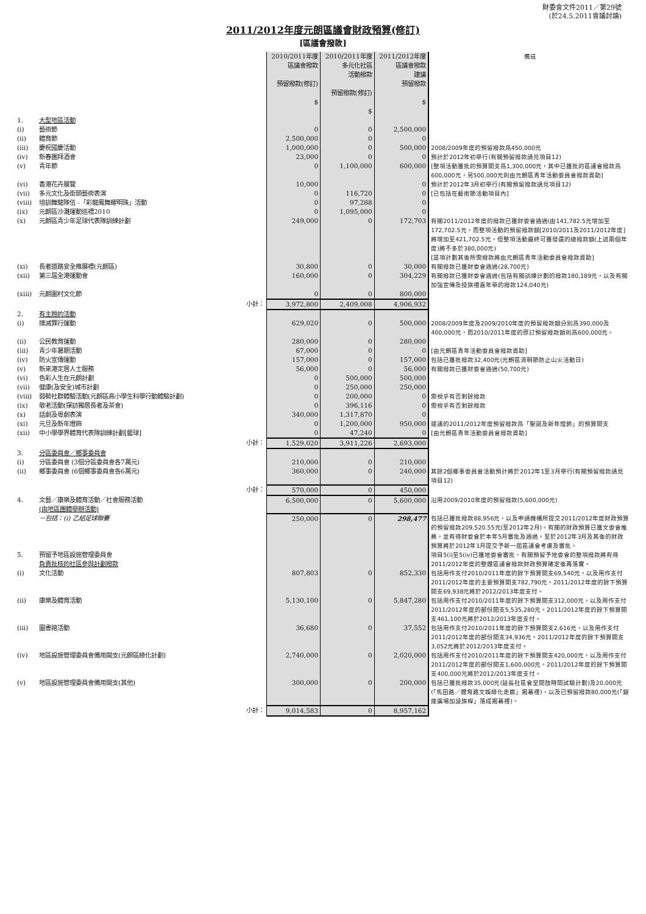財委會文件2011／第29號
(於24.5.2011會議討論)
2011/2012年度元朗區議會財政預算(修訂)
[區議會撥款]
| | | | 2010/2011年度 區議會撥款 預留撥款(修訂) $ | 2010/2011年度 多元化社區 活動撥款 預留撥款(修訂) $ | 2011/2012年度 區議會撥款 建議 預留撥款 $ | 備註 |
| --- | --- | --- | --- | --- | --- | --- |
| 1. | 大型地區活動 | | | | | |
| (i) | 藝術節 | | 0 | 0 | 2,500,000 | |
| (ii) | 體育節 | | 2,500,000 | 0 | 0 | |
| (iii) | 慶祝國慶活動 | | 1,000,000 | 0 | 500,000 | 2008/2009年度的預留撥款爲450,000元 |
| (iv) | 新春團拜酒會 | | 23,000 | 0 | 0 | 預計於2012年初舉行(有關預留撥款請見項目12) |
| (v) | 青年節 | | 0 | 1,100,000 | 600,000 | [整項活動獲批的預算開支爲1,300,000元，其中已獲批的區議會撥款爲600,000元，另500,000元則由元朗區青年活動委員會撥款資助] |
| (vi) | 香港花卉展覽 | | 10,000 | | 0 | 預計於2012年3月初舉行(有關預留撥款請見項目12) |
| (vii) | 多元文化及街頭藝術表演 | | 0 | 116,720 | 0 | [已包括在藝術節活動項目內] |
| (viii) | 培訓舞龍隊伍 -「彩龍鳳舞耀明珠」活動 | | 0 | 97,288 | 0 | |
| (ix) | 元朗區沙灘運動巡禮2010 | | 0 | 1,095,000 | 0 | |
| (x) | 元朗區青少年足球代表隊訓練計劃 | | 249,000 | 0 | 172,703 | 有關2011/2012年度的撥款已獲財委會通過(由141,782.5元增加至172,702.5元，而整項活動的預留撥款額[2010/2011及2011/2012年度]將增加至421,702.5元，但整項活動最終可獲發還的總撥款額(上述兩個年度)將不多於380,000元) [是項計劃其後所需撥款將由元朗區青年活動委員會撥款資助] |
| (xi) | 長者道路安全推展禮(元朗區) | | 30,800 | 0 | 30,000 | 有關撥款已獲財委會通過(28,700元) |
| (xii) | 第三屆全港運動會 | | 160,000 | 0 | 304,229 | 有關撥款已獲財委會通過(包括有關訓練計劃的撥款180,189元，以及有關加強宣傳及授旗禮嘉年華的撥款124,040元) |
| (xiii) | 元朗圍村文化節 | | 0 | 0 | 800,000 | |
| | | 小計： | 3,972,800 | 2,409,008 | 4,906,932 | |
| 2. | 有主題的活動 | | | | | |
| (i) | 撲滅罪行運動 | | 629,020 | 0 | 500,000 | 2008/2009年度及2009/2010年度的預留撥款額分別爲390,000及400,000元，而2010/2011年度的原訂預留撥款額則爲600,000元。 |
| (ii) | 公民教育運動 | | 280,000 | 0 | 280,000 | |
| (iii) | 青少年暑期活動 | | 67,000 | 0 | 0 | [由元朗區青年活動委員會撥款資助] |
| (iv) | 防火宣傳運動 | | 157,000 | 0 | 157,000 | 包括已獲批撥款32,400元(元朗區清明節防止山火活動日) |
| (v) | 新來港定居人士服務 | | 56,000 | 0 | 56,000 | 有關撥款已獲財委會通過(50,700元) |
| (vi) | 色彩人生在元朗計劃 | | 0 | 500,000 | 500,000 | |
| (vii) | 健康(及安全)城市計劃 | | 0 | 250,000 | 250,000 | |
| (viii) | 弱勢社群體驗活動(元朗區高小學生科學行動體驗計劃) | | 0 | 200,000 | 0 | 需視乎有否剩餘撥款 |
| (ix) | 敬老活動(探訪獨居長者及茶會) | | 0 | 396,116 | 0 | 需視乎有否剩餘撥款 |
| (x) | 話劇及粵劇表演 | | 340,000 | 1,317,870 | 0 | |
| (xi) | 元旦及新年燈飾 | | 0 | 1,200,000 | 950,000 | 建議的2011/2012年度預留撥款爲「聖誕及新年燈飾」的預算開支 |
| (xii) | 中小學學界體育代表隊訓練計劃[籃球] | | 0 | 47,240 | 0 | [由元朗區青年活動委員會撥款資助] |
| | | 小計： | 1,529,020 | 3,911,226 | 2,693,000 | |
| 3. | 分區委員會／鄉事委員會 | | | | | |
| (i) | 分區委員會 (3個分區委員會各7萬元) | | 210,000 | 0 | 210,000 | |
| (ii) | 鄉事委員會 (6個鄉事委員會各6萬元) | | 360,000 | 0 | 240,000 | 其餘2個鄉事委員會活動預計將於2012年1至3月舉行(有關預留撥款請見項目12) |
| | | 小計： | 570,000 | 0 | 450,000 | |
| 4. | 文藝／康樂及體育活動／社會服務活動 (由地區團體舉辦活動) | | 6,500,000 | 0 | 5,600,000 | 沿用2009/2010年度的預留撥款(5,600,000元) |
| | －包括：(i) 乙組足球聯賽 | | 250,000 | 0 | 298,477 | 包括已獲批撥款88,956元，以及申請機構所提交2011/2012年度財政預算的預留撥款209,520.55元(至2012年2月)。有關的財政預算已獲文委會推薦，並有待財委會於本年5月審批及通過。至於2012年3月及其後的財政預算將於2012年1月提交予新一屆區議會考慮及審批。 |
| 5. | 預留予地區設施管理委員會 負責批核的社區參與計劃撥款 | | | | | 項目5(i)至5(iv)已獲地委會審批，有關預留予地委會的整項撥款將有待2011/2012年度的整體區議會撥款財政預算確定後再落實。 |
| (i) | 文化活動 | | 807,803 | 0 | 852,330 | 包括用作支付2010/2011年度的餘下預算開支69,540元，以及用作支付2011/2012年度的主要預算開支782,790元。2011/2012年度的餘下預算開支69,938元將於2012/2013年度支付。 |
| (ii) | 康樂及體育活動 | | 5,130,100 | 0 | 5,847,280 | 包括用作支付2010/2011年度的餘下預算開支312,000元，以及用作支付2011/2012年度的部份開支5,535,280元。2011/2012年度的餘下預算開支461,100元將於2012/2013年度支付。 |
| (iii) | 圖書館活動 | | 36,680 | 0 | 37,552 | 包括用作支付2010/2011年度的餘下預算開支2,616元，以及用作支付2011/2012年度的部份開支34,936元。2011/2012年度的餘下預算開支3,052元將於2012/2013年度支付。 |
| (iv) | 地區設施管理委員會備用開支(元朗區綠化計劃) | | 2,740,000 | 0 | 2,020,000 | 包括用作支付2010/2011年度的餘下預算開支420,000元，以及用作支付2011/2012年度的部份開支1,600,000元。2011/2012年度的餘下預算開支400,000元將於2012/2013年度支付。 |
| (v) | 地區設施管理委員會備用開支(其他) | | 300,000 | 0 | 200,000 | 包括已獲批撥款35,000元(延長社區會堂開放時間試驗計劃)及20,000元(「馬田路／體育路文娛綠化走廊」揭幕禮)，以及已預留撥款80,000元(「銀座廣場加設旗桿」落成揭幕禮)。 |
| | | 小計： | 9,014,583 | 0 | 8,957,162 | |